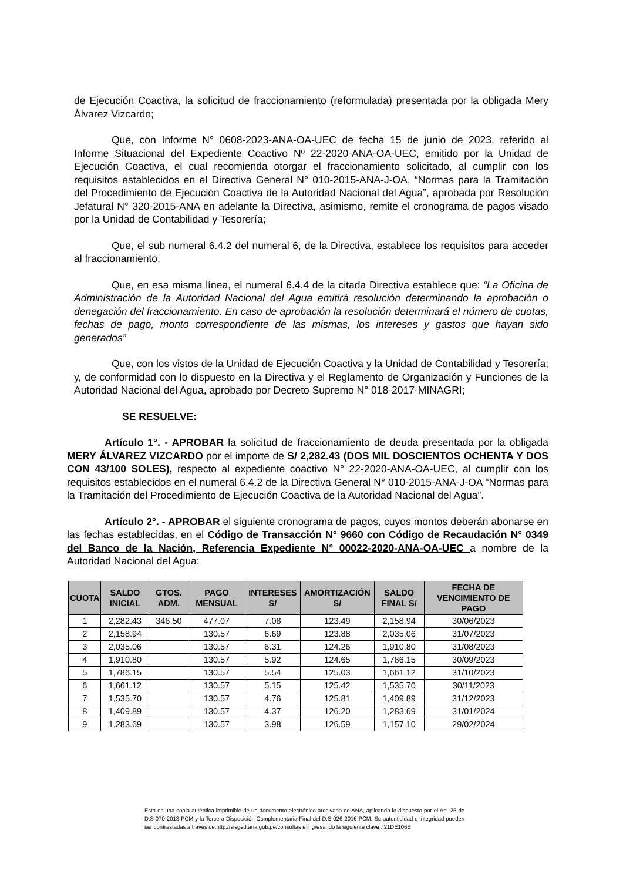de Ejecución Coactiva, la solicitud de fraccionamiento (reformulada) presentada por la obligada Mery Álvarez Vizcardo;
Que, con Informe N° 0608-2023-ANA-OA-UEC de fecha 15 de junio de 2023, referido al Informe Situacional del Expediente Coactivo Nº 22-2020-ANA-OA-UEC, emitido por la Unidad de Ejecución Coactiva, el cual recomienda otorgar el fraccionamiento solicitado, al cumplir con los requisitos establecidos en el Directiva General N° 010-2015-ANA-J-OA, “Normas para la Tramitación del Procedimiento de Ejecución Coactiva de la Autoridad Nacional del Agua”, aprobada por Resolución Jefatural N° 320-2015-ANA en adelante la Directiva, asimismo, remite el cronograma de pagos visado por la Unidad de Contabilidad y Tesorería;
Que, el sub numeral 6.4.2 del numeral 6, de la Directiva, establece los requisitos para acceder al fraccionamiento;
Que, en esa misma línea, el numeral 6.4.4 de la citada Directiva establece que: “La Oficina de Administración de la Autoridad Nacional del Agua emitirá resolución determinando la aprobación o denegación del fraccionamiento. En caso de aprobación la resolución determinará el número de cuotas, fechas de pago, monto correspondiente de las mismas, los intereses y gastos que hayan sido generados”
Que, con los vistos de la Unidad de Ejecución Coactiva y la Unidad de Contabilidad y Tesorería; y, de conformidad con lo dispuesto en la Directiva y el Reglamento de Organización y Funciones de la Autoridad Nacional del Agua, aprobado por Decreto Supremo N° 018-2017-MINAGRI;
SE RESUELVE:
Artículo 1°. - APROBAR la solicitud de fraccionamiento de deuda presentada por la obligada MERY ÁLVAREZ VIZCARDO por el importe de S/ 2,282.43 (DOS MIL DOSCIENTOS OCHENTA Y DOS CON 43/100 SOLES), respecto al expediente coactivo N° 22-2020-ANA-OA-UEC, al cumplir con los requisitos establecidos en el numeral 6.4.2 de la Directiva General N° 010-2015-ANA-J-OA “Normas para la Tramitación del Procedimiento de Ejecución Coactiva de la Autoridad Nacional del Agua”.
Artículo 2°. - APROBAR el siguiente cronograma de pagos, cuyos montos deberán abonarse en las fechas establecidas, en el Código de Transacción N° 9660 con Código de Recaudación N° 0349 del Banco de la Nación, Referencia Expediente N° 00022-2020-ANA-OA-UEC a nombre de la Autoridad Nacional del Agua:
| CUOTA | SALDO INICIAL | GTOS. ADM. | PAGO MENSUAL | INTERESES S/ | AMORTIZACIÓN S/ | SALDO FINAL S/ | FECHA DE VENCIMIENTO DE PAGO |
| --- | --- | --- | --- | --- | --- | --- | --- |
| 1 | 2,282.43 | 346.50 | 477.07 | 7.08 | 123.49 | 2,158.94 | 30/06/2023 |
| 2 | 2,158.94 | | 130.57 | 6.69 | 123.88 | 2,035.06 | 31/07/2023 |
| 3 | 2,035.06 | | 130.57 | 6.31 | 124.26 | 1,910.80 | 31/08/2023 |
| 4 | 1,910.80 | | 130.57 | 5.92 | 124.65 | 1,786.15 | 30/09/2023 |
| 5 | 1,786.15 | | 130.57 | 5.54 | 125.03 | 1,661.12 | 31/10/2023 |
| 6 | 1,661.12 | | 130.57 | 5.15 | 125.42 | 1,535.70 | 30/11/2023 |
| 7 | 1,535.70 | | 130.57 | 4.76 | 125.81 | 1,409.89 | 31/12/2023 |
| 8 | 1,409.89 | | 130.57 | 4.37 | 126.20 | 1,283.69 | 31/01/2024 |
| 9 | 1,283.69 | | 130.57 | 3.98 | 126.59 | 1,157.10 | 29/02/2024 |
Esta es una copia auténtica imprimible de un documento electrónico archivado de ANA, aplicando lo dispuesto por el Art. 25 de D.S 070-2013-PCM y la Tercera Disposición Complementaria Final del D.S 026-2016-PCM. Su autenticidad e integridad pueden ser contrastadas a través de:http://sisged.ana.gob.pe/consultas e ingresando la siguiente clave : 21DE106E